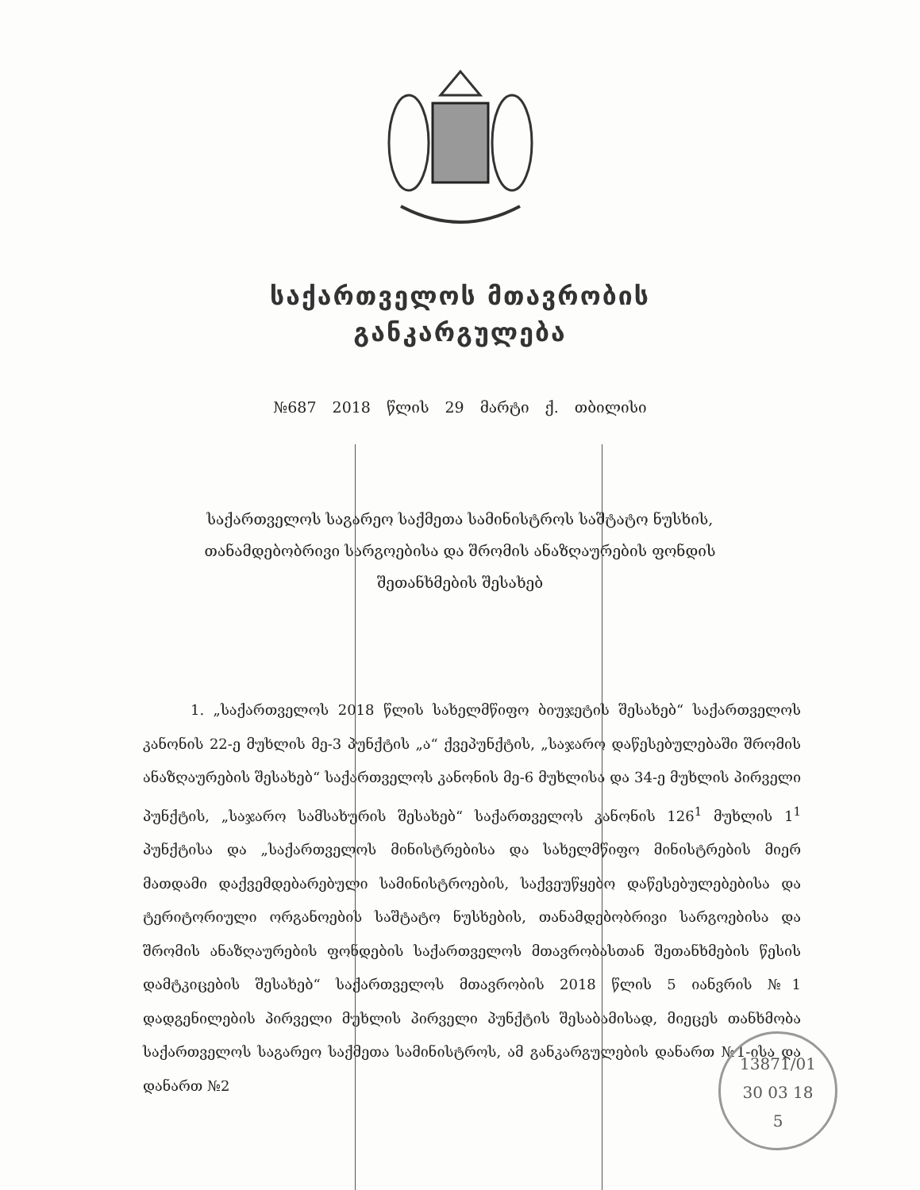საქართველოს მთავრობის
განკარგულება
№687 2018 წლის 29 მარტი ქ. თბილისი
საქართველოს საგარეო საქმეთა სამინისტროს საშტატო ნუსხის, თანამდებობრივი სარგოებისა და შრომის ანაზღაურების ფონდის შეთანხმების შესახებ
1. „საქართველოს 2018 წლის სახელმწიფო ბიუჯეტის შესახებ“ საქართველოს კანონის 22-ე მუხლის მე-3 პუნქტის „ა“ ქვეპუნქტის, „საჯარო დაწესებულებაში შრომის ანაზღაურების შესახებ“ საქართველოს კანონის მე-6 მუხლისა და 34-ე მუხლის პირველი პუნქტის, „საჯარო სამსახურის შესახებ“ საქართველოს კანონის 126<sup>1</sup> მუხლის 1<sup>1</sup> პუნქტისა და „საქართველოს მინისტრებისა და სახელმწიფო მინისტრების მიერ მათდამი დაქვემდებარებული სამინისტროების, საქვეუწყებო დაწესებულებებისა და ტერიტორიული ორგანოების საშტატო ნუსხების, თანამდებობრივი სარგოებისა და შრომის ანაზღაურების ფონდების საქართველოს მთავრობასთან შეთანხმების წესის დამტკიცების შესახებ“ საქართველოს მთავრობის 2018 წლის 5 იანვრის №1 დადგენილების პირველი მუხლის პირველი პუნქტის შესაბამისად, მიეცეს თანხმობა საქართველოს საგარეო საქმეთა სამინისტროს, ამ განკარგულების დანართ №1-ისა და დანართ №2
13871/01
30 03 18
5